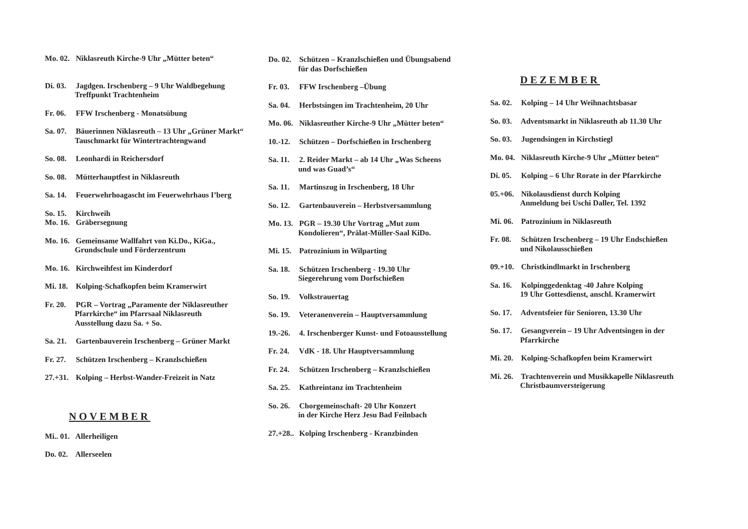Mo. 02. Niklasreuth Kirche-9 Uhr „Mütter beten“
Di. 03. Jagdgen. Irschenberg – 9 Uhr Waldbegehung
Treffpunkt Trachtenheim
Fr. 06. FFW Irschenberg - Monatsübung
Sa. 07. Bäuerinnen Niklasreuth – 13 Uhr „Grüner Markt“Tauschmarkt für Wintertrachtengwand
So. 08. Leonhardi in Reichersdorf
So. 08. Mütterhauptfest in Niklasreuth
Sa. 14. Feuerwehrhoagascht im Feuerwehrhaus I’berg
So. 15. Kirchweih
Mo. 16. Gräbersegnung
Mo. 16. Gemeinsame Wallfahrt von Ki.Do., KiGa.,
Grundschule und Förderzentrum
Mo. 16. Kirchweihfest im Kinderdorf
Mi. 18. Kolping-Schafkopfen beim Kramerwirt
Fr. 20. PGR – Vortrag „Paramente der Niklasreuther
Pfarrkirche“ im Pfarrsaal Niklasreuth
Ausstellung dazu Sa. + So.
Sa. 21. Gartenbauverein Irschenberg – Grüner Markt
Fr. 27. Schützen Irschenberg – Kranzlschießen
27.+31. Kolping – Herbst-Wander-Freizeit in Natz
NOVEMBER
Mi.. 01. Allerheiligen
Do. 02. Allerseelen
Do. 02. Schützen – Kranzlschießen und Übungsabend
für das Dorfschießen
Fr. 03. FFW Irschenberg –Übung
Sa. 04. Herbstsingen im Trachtenheim, 20 Uhr
Mo. 06. Niklasreuther Kirche-9 Uhr „Mütter beten“
10.-12. Schützen – Dorfschießen in Irschenberg
Sa. 11. 2. Reider Markt – ab 14 Uhr „Was Scheens
und was Guad’s“
Sa. 11. Martinszug in Irschenberg, 18 Uhr
So. 12. Gartenbauverein – Herbstversammlung
Mo. 13. PGR – 19.30 Uhr Vortrag „Mut zum
Kondolieren“, Prälat-Müller-Saal KiDo.
Mi. 15. Patrozinium in Wilparting
Sa. 18. Schützen Irschenberg - 19.30 Uhr
Siegerehrung vom Dorfschießen
So. 19. Volkstrauertag
So. 19. Veteranenverein – Hauptversammlung
19.-26. 4. Irschenberger Kunst- und Fotoausstellung
Fr. 24. VdK - 18. Uhr Hauptversammlung
Fr. 24. Schützen Irschenberg – Kranzlschießen
Sa. 25. Kathreintanz im Trachtenheim
So. 26. Chorgemeinschaft- 20 Uhr Konzert
in der Kirche Herz Jesu Bad Feilnbach
27.+28.. Kolping Irschenberg - Kranzbinden
DEZEMBER
Sa. 02. Kolping – 14 Uhr Weihnachtsbasar
So. 03. Adventsmarkt in Niklasreuth ab 11.30 Uhr
So. 03. Jugendsingen in Kirchstiegl
Mo. 04. Niklasreuth Kirche-9 Uhr „Mütter beten“
Di. 05. Kolping – 6 Uhr Rorate in der Pfarrkirche
05.+06. Nikolausdienst durch Kolping
Anmeldung bei Uschi Daller, Tel. 1392
Mi. 06. Patrozinium in Niklasreuth
Fr. 08. Schützen Irschenberg – 19 Uhr Endschießen
und Nikolausschießen
09.+10. Christkindlmarkt in Irschenberg
Sa. 16. Kolpinggedenktag -40 Jahre Kolping
19 Uhr Gottesdienst, anschl. Kramerwirt
So. 17. Adventsfeier für Senioren, 13.30 Uhr
So. 17. Gesangverein – 19 Uhr Adventsingen in der
Pfarrkirche
Mi. 20. Kolping-Schafkopfen beim Kramerwirt
Mi. 26. Trachtenverein und Musikkapelle Niklasreuth
Christbaumversteigerung